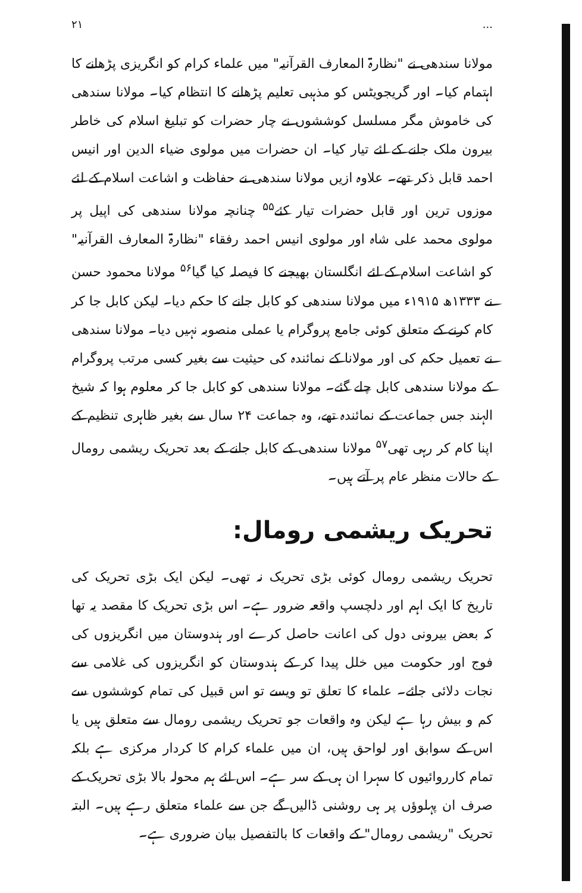... ۲۱
مولانا سندھی نے "نظارۃ المعارف القرآنیہ" میں علماء کرام کو انگریزی پڑھانے کا اہتمام کیا۔ اور گریجویٹس کو مذہبی تعلیم پڑھانے کا انتظام کیا۔ مولانا سندھی کی خاموش مگر مسلسل کوششوں نے چار حضرات کو تبلیغ اسلام کی خاطر بیرون ملک جانے کے لئے تیار کیا۔ ان حضرات میں مولوی ضیاء الدین اور انیس احمد قابل ذکر تھے۔ علاوہ ازیں مولانا سندھی نے حفاظت و اشاعت اسلام کے لئے موزوں ترین اور قابل حضرات تیار کئے<sup>۵۵</sup> چنانچہ مولانا سندھی کی اپیل پر مولوی محمد علی شاہ اور مولوی انیس احمد رفقاء "نظارۃ المعارف القرآنیہ" کو اشاعت اسلام کے لئے انگلستان بھیجنے کا فیصلہ کیا گیا<sup>۵۶</sup> مولانا محمود حسن نے ۱۳۳۳ھ ۱۹۱۵ء میں مولانا سندھی کو کابل جانے کا حکم دیا۔ لیکن کابل جا کر کام کرنے کے متعلق کوئی جامع پروگرام یا عملی منصوبہ نہیں دیا۔ مولانا سندھی نے تعمیل حکم کی اور مولانا کے نمائندہ کی حیثیت سے بغیر کسی مرتب پروگرام کے مولانا سندھی کابل چلے گئے۔ مولانا سندھی کو کابل جا کر معلوم ہوا کہ شیخ الہند جس جماعت کے نمائندہ تھے، وہ جماعت ۲۴ سال سے بغیر ظاہری تنظیم کے اپنا کام کر رہی تھی<sup>۵۷</sup> مولانا سندھی کے کابل جانے کے بعد تحریک ریشمی رومال کے حالات منظر عام پر آتے ہیں۔
تحریک ریشمی رومال:
تحریک ریشمی رومال کوئی بڑی تحریک نہ تھی۔ لیکن ایک بڑی تحریک کی تاریخ کا ایک اہم اور دلچسپ واقعہ ضرور ہے۔ اس بڑی تحریک کا مقصد یہ تھا کہ بعض بیرونی دول کی اعانت حاصل کرے اور ہندوستان میں انگریزوں کی فوج اور حکومت میں خلل پیدا کر کے ہندوستان کو انگریزوں کی غلامی سے نجات دلائی جائے۔ علماء کا تعلق تو ویسے تو اس قبیل کی تمام کوششوں سے کم و بیش رہا ہے لیکن وہ واقعات جو تحریک ریشمی رومال سے متعلق ہیں یا اس کے سوابق اور لواحق ہیں، ان میں علماء کرام کا کردار مرکزی ہے بلکہ تمام کارروائیوں کا سہرا ان ہی کے سر ہے۔ اس لئے ہم محولہ بالا بڑی تحریک کے صرف ان پہلوؤں پر ہی روشنی ڈالیں گے جن سے علماء متعلق رہے ہیں۔ البتہ تحریک "ریشمی رومال" کے واقعات کا بالتفصیل بیان ضروری ہے۔